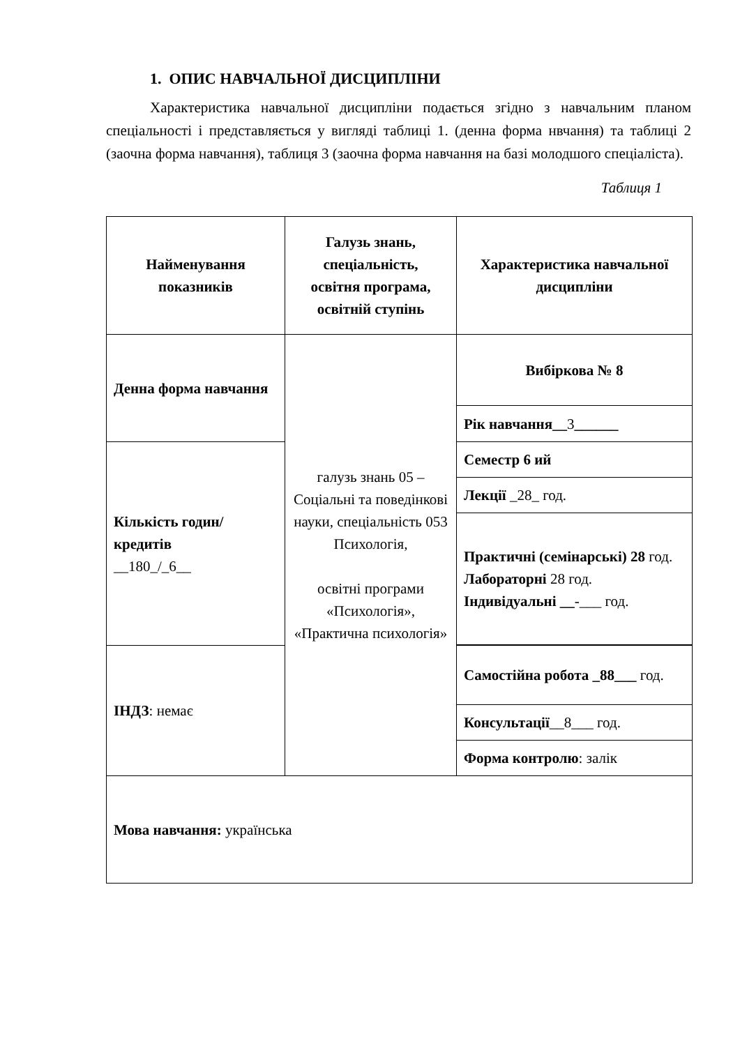1. ОПИС НАВЧАЛЬНОЇ ДИСЦИПЛІНИ
Характеристика навчальної дисципліни подається згідно з навчальним планом спеціальності і представляється у вигляді таблиці 1. (денна форма нвчання) та таблиці 2 (заочна форма навчання), таблиця 3 (заочна форма навчання на базі молодшого спеціаліста).
Таблиця 1
| Найменування показників | Галузь знань, спеціальність, освітня програма, освітній ступінь | Характеристика навчальної дисципліни |
| Денна форма навчання | галузь знань 05 – Соціальні та поведінкові науки, спеціальність 053 Психологія, освітні програми «Психологія», «Практична психологія» | Вибіркова № 8 |
| | | Рік навчання__ 3 ______ |
| Кількість годин/кредитів __180_/_6__ | | Семестр 6 ий |
| | | Лекції _28_ год. |
| | | Практичні (семінарські) 28 год. Лабораторні 28 год. Індивідуальні __ -___ год. |
| ІНДЗ : немає | | Самостійна робота _88___ год. |
| | | Консультації __8___ год. |
| | | Форма контролю : залік |
| Мова навчання: українська | | |